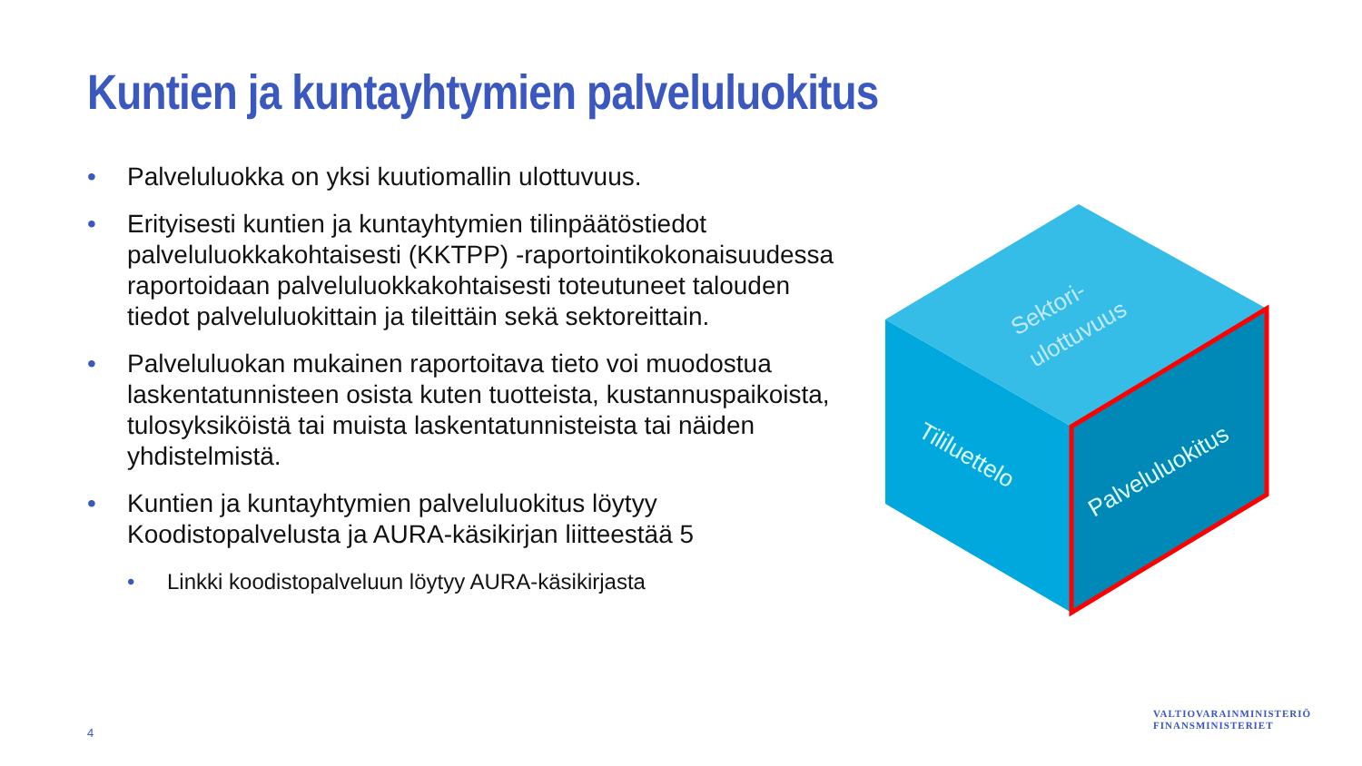Kuntien ja kuntayhtymien palveluluokitus
• Palveluluokka on yksi kuutiomallin ulottuvuus.
• Erityisesti kuntien ja kuntayhtymien tilinpäätöstiedot palveluluokkakohtaisesti (KKTPP) -raportointikokonaisuudessa raportoidaan palveluluokkakohtaisesti toteutuneet talouden tiedot palveluluokittain ja tileittäin sekä sektoreittain.
• Palveluluokan mukainen raportoitava tieto voi muodostua laskentatunnisteen osista kuten tuotteista, kustannuspaikoista, tulosyksiköistä tai muista laskentatunnisteista tai näiden yhdistelmistä.
• Kuntien ja kuntayhtymien palveluluokitus löytyy Koodistopalvelusta ja AURA-käsikirjan liitteestää 5
• Linkki koodistopalveluun löytyy AURA-käsikirjasta
Sektori-
ulottuvuus
Tililuettelo
Palveluluokitus
4
VALTIOVARAINMINISTERIÖ
FINANSMINISTERIET